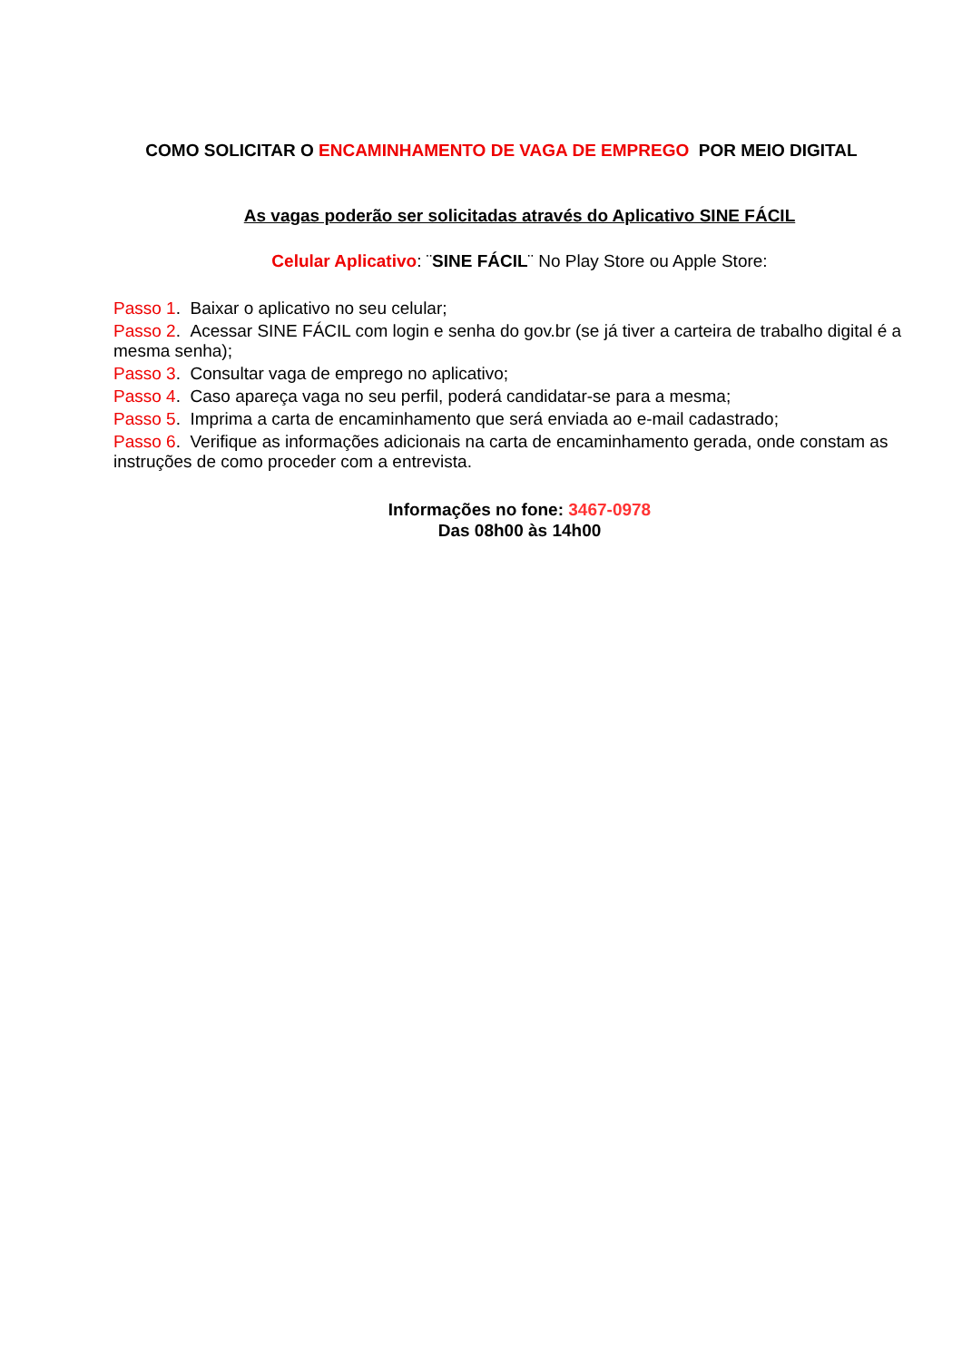COMO SOLICITAR O ENCAMINHAMENTO DE VAGA DE EMPREGO POR MEIO DIGITAL
As vagas poderão ser solicitadas através do Aplicativo SINE FÁCIL
Celular Aplicativo: ¨SINE FÁCIL¨ No Play Store ou Apple Store:
Passo 1. Baixar o aplicativo no seu celular;
Passo 2. Acessar SINE FÁCIL com login e senha do gov.br (se já tiver a carteira de trabalho digital é a mesma senha);
Passo 3. Consultar vaga de emprego no aplicativo;
Passo 4. Caso apareça vaga no seu perfil, poderá candidatar-se para a mesma;
Passo 5. Imprima a carta de encaminhamento que será enviada ao e-mail cadastrado;
Passo 6. Verifique as informações adicionais na carta de encaminhamento gerada, onde constam as instruções de como proceder com a entrevista.
Informações no fone: 3467-0978
Das 08h00 às 14h00